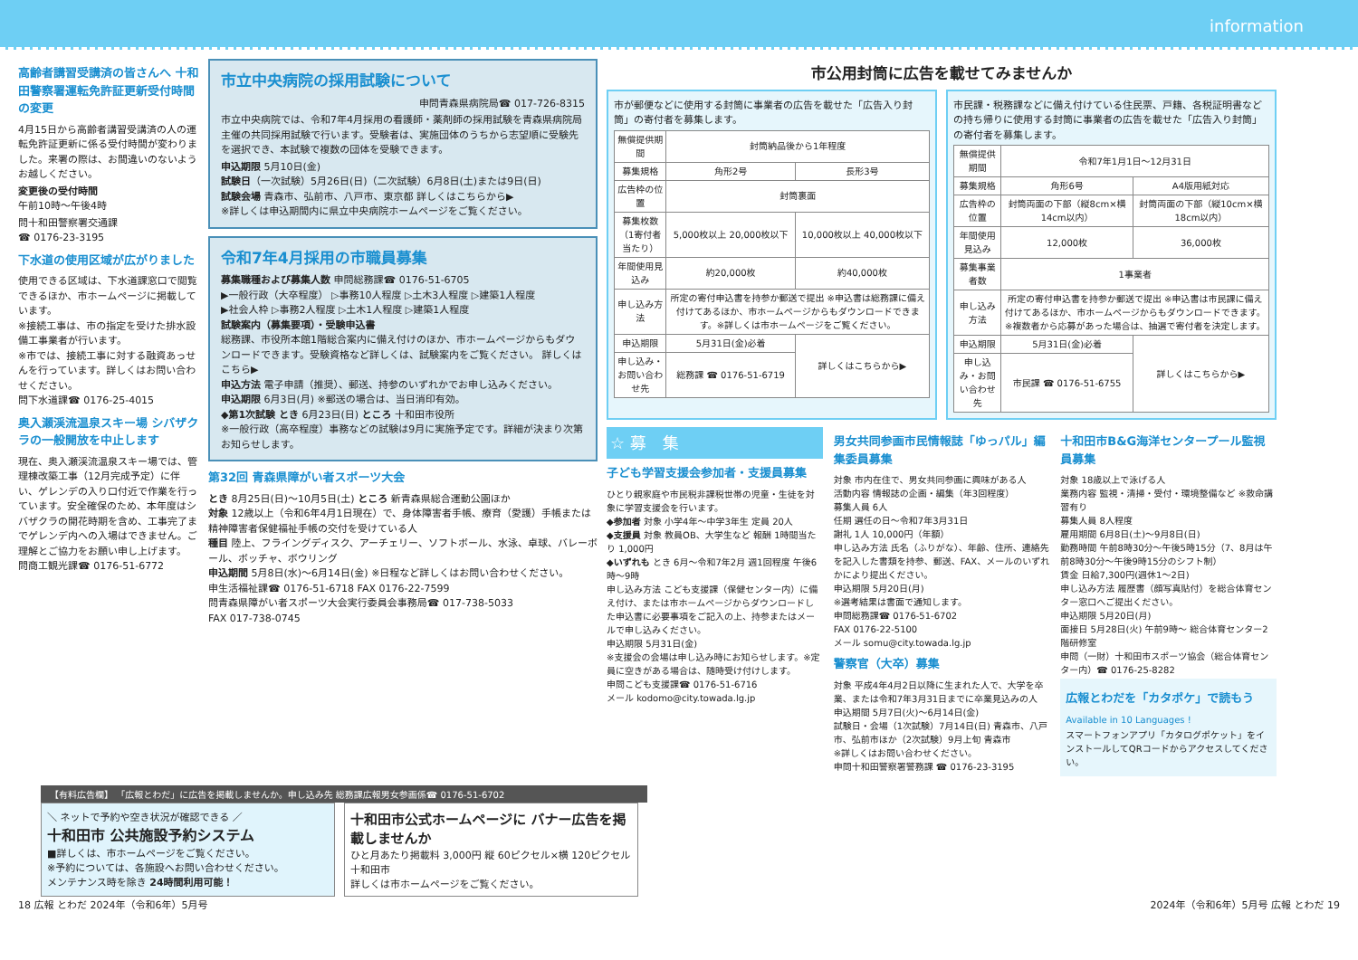information
高齢者講習受講済の皆さんへ 十和田警察署運転免許証更新受付時間の変更
4月15日から高齢者講習受講済の人の運転免許証更新に係る受付時間が変わりました。来署の際は、お間違いのないようお越しください。
変更後の受付時間
午前10時～午後4時
問十和田警察署交通課
☎ 0176-23-3195
下水道の使用区域が広がりました
使用できる区域は、下水道課窓口で閲覧できるほか、市ホームページに掲載しています。
※接続工事は、市の指定を受けた排水設備工事業者が行います。
※市では、接続工事に対する融資あっせんを行っています。詳しくはお問い合わせください。
問下水道課☎ 0176-25-4015
奥入瀬渓流温泉スキー場 シバザクラの一般開放を中止します
現在、奥入瀬渓流温泉スキー場では、管理棟改築工事（12月完成予定）に伴い、ゲレンデの入り口付近で作業を行っています。安全確保のため、本年度はシバザクラの開花時期を含め、工事完了までゲレンデ内への入場はできません。ご理解とご協力をお願い申し上げます。
問商工観光課☎ 0176-51-6772
市立中央病院の採用試験について
申問青森県病院局☎ 017-726-8315
市立中央病院では、令和7年4月採用の看護師・薬剤師の採用試験を青森県病院局主催の共同採用試験で行います。受験者は、実施団体のうちから志望順に受験先を選択でき、本試験で複数の団体を受験できます。
申込期限 5月10日(金)
試験日（一次試験）5月26日(日)（二次試験）6月8日(土)または9日(日)
試験会場 青森市、弘前市、八戸市、東京都 詳しくはこちらから▶
※詳しくは申込期間内に県立中央病院ホームページをご覧ください。
令和7年4月採用の市職員募集
募集職種および募集人数 申問総務課☎ 0176-51-6705
▶一般行政（大卒程度） ▷事務10人程度 ▷土木3人程度 ▷建築1人程度
▶社会人枠 ▷事務2人程度 ▷土木1人程度 ▷建築1人程度
試験案内（募集要項）・受験申込書
総務課、市役所本館1階総合案内に備え付けのほか、市ホームページからもダウンロードできます。受験資格など詳しくは、試験案内をご覧ください。 詳しくはこちら▶
申込方法 電子申請（推奨）、郵送、持参のいずれかでお申し込みください。
申込期限 6月3日(月) ※郵送の場合は、当日消印有効。
◆第1次試験 とき 6月23日(日) ところ 十和田市役所
※一般行政（高卒程度）事務などの試験は9月に実施予定です。詳細が決まり次第お知らせします。
第32回 青森県障がい者スポーツ大会
とき 8月25日(日)～10月5日(土) ところ 新青森県総合運動公園ほか
対象 12歳以上（令和6年4月1日現在）で、身体障害者手帳、療育（愛護）手帳または精神障害者保健福祉手帳の交付を受けている人
種目 陸上、フライングディスク、アーチェリー、ソフトボール、水泳、卓球、バレーボール、ボッチャ、ボウリング
申込期間 5月8日(水)～6月14日(金) ※日程など詳しくはお問い合わせください。
申生活福祉課☎ 0176-51-6718 FAX 0176-22-7599
問青森県障がい者スポーツ大会実行委員会事務局☎ 017-738-5033
FAX 017-738-0745
市公用封筒に広告を載せてみませんか
市が郵便などに使用する封筒に事業者の広告を載せた「広告入り封筒」の寄付者を募集します。
| 無償提供期間 | 封筒納品後から1年程度 | |
| 募集規格 | 角形2号 | 長形3号 |
| 広告枠の位置 | 封筒裏面 | |
| 募集枚数（1寄付者当たり） | 5,000枚以上 20,000枚以下 | 10,000枚以上 40,000枚以下 |
| 年間使用見込み | 約20,000枚 | 約40,000枚 |
| 申し込み方法 | 所定の寄付申込書を持参か郵送で提出 ※申込書は総務課に備え付けてあるほか、市ホームページからもダウンロードできます。※詳しくは市ホームページをご覧ください。 | |
| 申込期限 | 5月31日(金)必着 | 詳しくはこちらから▶ |
| 申し込み・お問い合わせ先 | 総務課 ☎ 0176-51-6719 | |
市民課・税務課などに備え付けている住民票、戸籍、各税証明書などの持ち帰りに使用する封筒に事業者の広告を載せた「広告入り封筒」の寄付者を募集します。
| 無償提供期間 | 令和7年1月1日～12月31日 | |
| 募集規格 | 角形6号 | A4版用紙対応 |
| 広告枠の位置 | 封筒両面の下部（縦8cm×横14cm以内） | 封筒両面の下部（縦10cm×横18cm以内） |
| 年間使用見込み | 12,000枚 | 36,000枚 |
| 募集事業者数 | 1事業者 | |
| 申し込み方法 | 所定の寄付申込書を持参か郵送で提出 ※申込書は市民課に備え付けてあるほか、市ホームページからもダウンロードできます。※複数者から応募があった場合は、抽選で寄付者を決定します。 | |
| 申込期限 | 5月31日(金)必着 | 詳しくはこちらから▶ |
| 申し込み・お問い合わせ先 | 市民課 ☎ 0176-51-6755 | |
☆ 募　集
子ども学習支援会参加者・支援員募集
ひとり親家庭や市民税非課税世帯の児童・生徒を対象に学習支援会を行います。
◆参加者 対象 小学4年～中学3年生 定員 20人
◆支援員 対象 教員OB、大学生など 報酬 1時間当たり 1,000円
◆いずれも とき 6月～令和7年2月 週1回程度 午後6時～9時
申し込み方法 こども支援課（保健センター内）に備え付け、または市ホームページからダウンロードした申込書に必要事項をご記入の上、持参またはメールで申し込みください。
申込期限 5月31日(金)
※支援会の会場は申し込み時にお知らせします。※定員に空きがある場合は、随時受け付けします。
申問こども支援課☎ 0176-51-6716
メール kodomo@city.towada.lg.jp
男女共同参画市民情報誌「ゆっパル」編集委員募集
対象 市内在住で、男女共同参画に興味がある人
活動内容 情報誌の企画・編集（年3回程度）
募集人員 6人
任期 選任の日～令和7年3月31日
謝礼 1人 10,000円（年額）
申し込み方法 氏名（ふりがな）、年齢、住所、連絡先を記入した書類を持参、郵送、FAX、メールのいずれかにより提出ください。
申込期限 5月20日(月)
※選考結果は書面で通知します。
申問総務課☎ 0176-51-6702
FAX 0176-22-5100
メール somu@city.towada.lg.jp
警察官（大卒）募集
対象 平成4年4月2日以降に生まれた人で、大学を卒業、または令和7年3月31日までに卒業見込みの人
申込期間 5月7日(火)～6月14日(金)
試験日・会場（1次試験）7月14日(日) 青森市、八戸市、弘前市ほか（2次試験）9月上旬 青森市
※詳しくはお問い合わせください。
申問十和田警察署警務課 ☎ 0176-23-3195
十和田市B&G海洋センタープール監視員募集
対象 18歳以上で泳げる人
業務内容 監視・清掃・受付・環境整備など ※救命講習有り
募集人員 8人程度
雇用期間 6月8日(土)～9月8日(日)
勤務時間 午前8時30分～午後5時15分（7、8月は午前8時30分～午後9時15分のシフト制）
賃金 日給7,300円(週休1～2日)
申し込み方法 履歴書（顔写真貼付）を総合体育センター窓口へご提出ください。
申込期限 5月20日(月)
面接日 5月28日(火) 午前9時～ 総合体育センター2階研修室
申問（一財）十和田市スポーツ協会（総合体育センター内）☎ 0176-25-8282
広報とわだを「カタポケ」で読もう
Available in 10 Languages !
スマートフォンアプリ「カタログポケット」をインストールしてQRコードからアクセスしてください。
【有料広告欄】 「広報とわだ」に広告を掲載しませんか。申し込み先 総務課広報男女参画係☎ 0176-51-6702
＼ ネットで予約や空き状況が確認できる ／
十和田市 公共施設予約システム
■詳しくは、市ホームページをご覧ください。
※予約については、各施設へお問い合わせください。
メンテナンス時を除き 24時間利用可能！
十和田市公式ホームページに バナー広告を掲載しませんか
ひと月あたり掲載料 3,000円 縦 60ピクセル×横 120ピクセル
十和田市
詳しくは市ホームページをご覧ください。
18 広報 とわだ 2024年（令和6年）5月号 2024年（令和6年）5月号 広報 とわだ 19